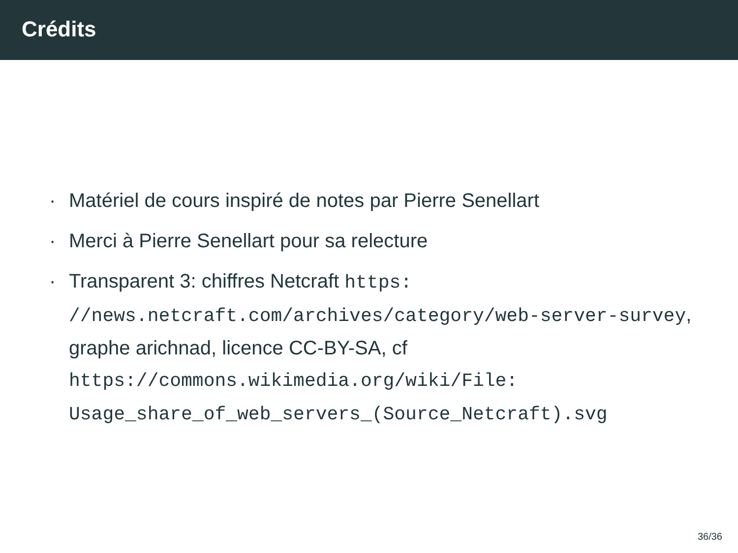Crédits
· Matériel de cours inspiré de notes par Pierre Senellart
· Merci à Pierre Senellart pour sa relecture
· Transparent 3: chiffres Netcraft https:
//news.netcraft.com/archives/category/web-server-survey,
graphe arichnad, licence CC-BY-SA, cf
https://commons.wikimedia.org/wiki/File:
Usage_share_of_web_servers_(Source_Netcraft).svg
36/36